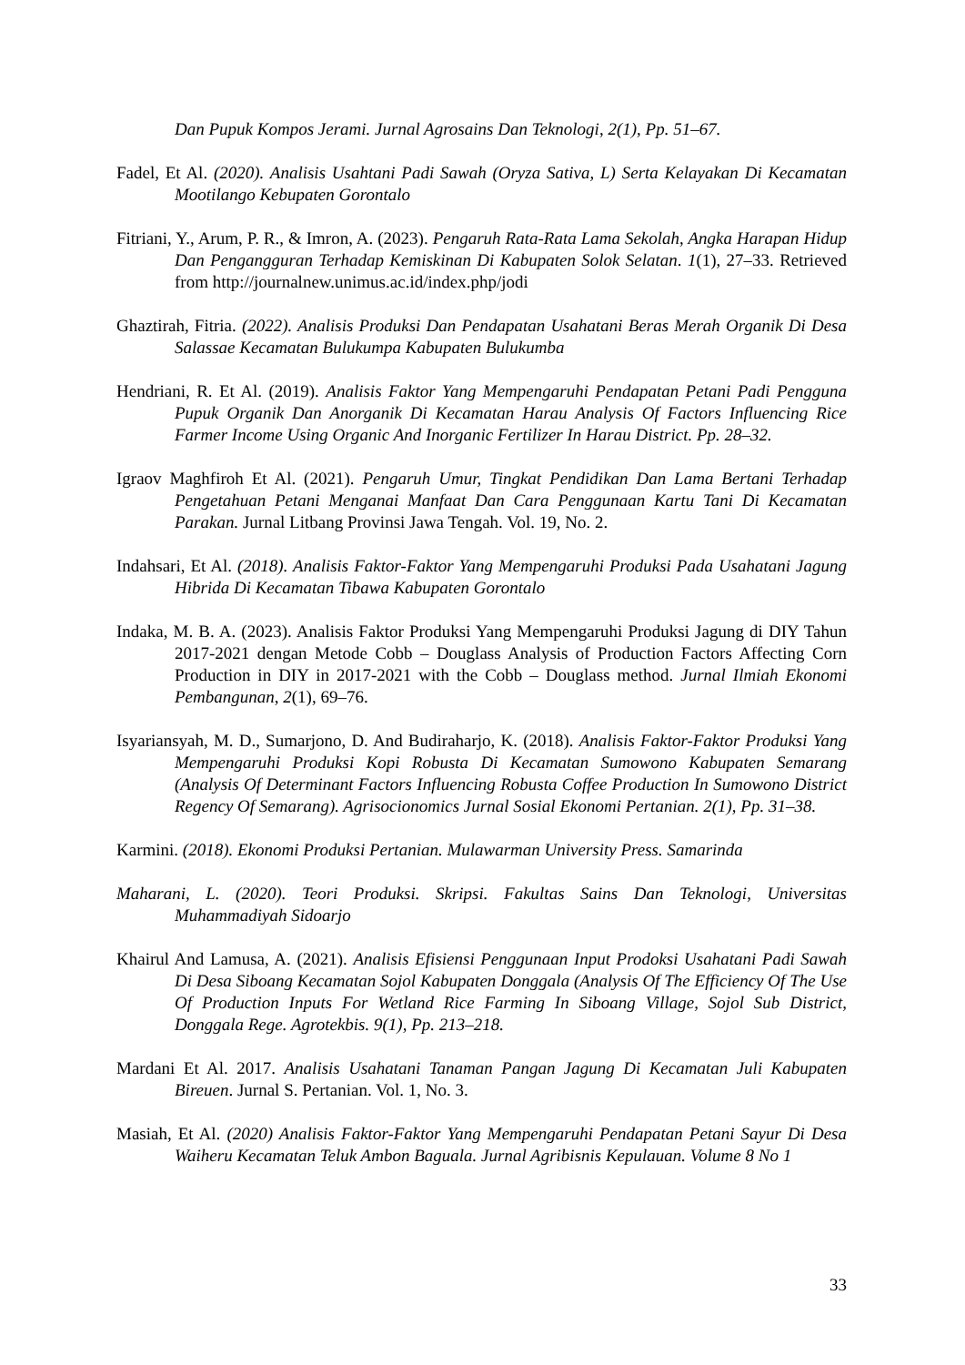Dan Pupuk Kompos Jerami. Jurnal Agrosains Dan Teknologi, 2(1), Pp. 51–67.
Fadel, Et Al. (2020). Analisis Usahtani Padi Sawah (Oryza Sativa, L) Serta Kelayakan Di Kecamatan Mootilango Kebupaten Gorontalo
Fitriani, Y., Arum, P. R., & Imron, A. (2023). Pengaruh Rata-Rata Lama Sekolah, Angka Harapan Hidup Dan Pengangguran Terhadap Kemiskinan Di Kabupaten Solok Selatan. 1(1), 27–33. Retrieved from http://journalnew.unimus.ac.id/index.php/jodi
Ghaztirah, Fitria. (2022). Analisis Produksi Dan Pendapatan Usahatani Beras Merah Organik Di Desa Salassae Kecamatan Bulukumpa Kabupaten Bulukumba
Hendriani, R. Et Al. (2019). Analisis Faktor Yang Mempengaruhi Pendapatan Petani Padi Pengguna Pupuk Organik Dan Anorganik Di Kecamatan Harau Analysis Of Factors Influencing Rice Farmer Income Using Organic And Inorganic Fertilizer In Harau District. Pp. 28–32.
Igraov Maghfiroh Et Al. (2021). Pengaruh Umur, Tingkat Pendidikan Dan Lama Bertani Terhadap Pengetahuan Petani Menganai Manfaat Dan Cara Penggunaan Kartu Tani Di Kecamatan Parakan. Jurnal Litbang Provinsi Jawa Tengah. Vol. 19, No. 2.
Indahsari, Et Al. (2018). Analisis Faktor-Faktor Yang Mempengaruhi Produksi Pada Usahatani Jagung Hibrida Di Kecamatan Tibawa Kabupaten Gorontalo
Indaka, M. B. A. (2023). Analisis Faktor Produksi Yang Mempengaruhi Produksi Jagung di DIY Tahun 2017-2021 dengan Metode Cobb – Douglass Analysis of Production Factors Affecting Corn Production in DIY in 2017-2021 with the Cobb – Douglass method. Jurnal Ilmiah Ekonomi Pembangunan, 2(1), 69–76.
Isyariansyah, M. D., Sumarjono, D. And Budiraharjo, K. (2018). Analisis Faktor-Faktor Produksi Yang Mempengaruhi Produksi Kopi Robusta Di Kecamatan Sumowono Kabupaten Semarang (Analysis Of Determinant Factors Influencing Robusta Coffee Production In Sumowono District Regency Of Semarang). Agrisocionomics Jurnal Sosial Ekonomi Pertanian. 2(1), Pp. 31–38.
Karmini. (2018). Ekonomi Produksi Pertanian. Mulawarman University Press. Samarinda
Maharani, L. (2020). Teori Produksi. Skripsi. Fakultas Sains Dan Teknologi, Universitas Muhammadiyah Sidoarjo
Khairul And Lamusa, A. (2021). Analisis Efisiensi Penggunaan Input Prodoksi Usahatani Padi Sawah Di Desa Siboang Kecamatan Sojol Kabupaten Donggala (Analysis Of The Efficiency Of The Use Of Production Inputs For Wetland Rice Farming In Siboang Village, Sojol Sub District, Donggala Rege. Agrotekbis. 9(1), Pp. 213–218.
Mardani Et Al. 2017. Analisis Usahatani Tanaman Pangan Jagung Di Kecamatan Juli Kabupaten Bireuen. Jurnal S. Pertanian. Vol. 1, No. 3.
Masiah, Et Al. (2020) Analisis Faktor-Faktor Yang Mempengaruhi Pendapatan Petani Sayur Di Desa Waiheru Kecamatan Teluk Ambon Baguala. Jurnal Agribisnis Kepulauan. Volume 8 No 1
33